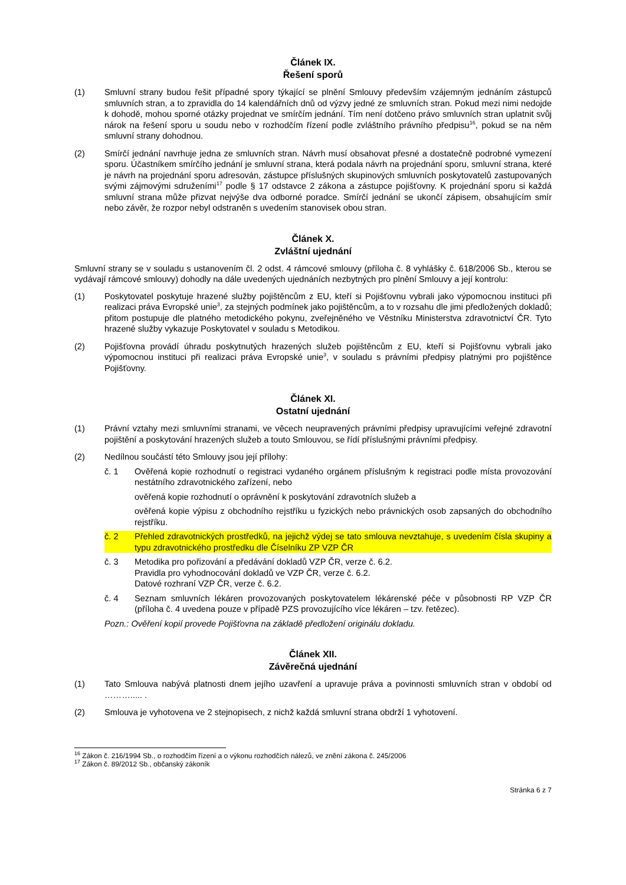Článek IX.
Řešení sporů
(1) Smluvní strany budou řešit případné spory týkající se plnění Smlouvy především vzájemným jednáním zástupců smluvních stran, a to zpravidla do 14 kalendářních dnů od výzvy jedné ze smluvních stran. Pokud mezi nimi nedojde k dohodě, mohou sporné otázky projednat ve smírčím jednání. Tím není dotčeno právo smluvních stran uplatnit svůj nárok na řešení sporu u soudu nebo v rozhodčím řízení podle zvláštního právního předpisu<sup>16</sup>, pokud se na něm smluvní strany dohodnou.
(2) Smírčí jednání navrhuje jedna ze smluvních stran. Návrh musí obsahovat přesné a dostatečně podrobné vymezení sporu. Účastníkem smírčího jednání je smluvní strana, která podala návrh na projednání sporu, smluvní strana, které je návrh na projednání sporu adresován, zástupce příslušných skupinových smluvních poskytovatelů zastupovaných svými zájmovými sdruženími<sup>17</sup> podle § 17 odstavce 2 zákona a zástupce pojišťovny. K projednání sporu si každá smluvní strana může přizvat nejvýše dva odborné poradce. Smírčí jednání se ukončí zápisem, obsahujícím smír nebo závěr, že rozpor nebyl odstraněn s uvedením stanovisek obou stran.
Článek X.
Zvláštní ujednání
Smluvní strany se v souladu s ustanovením čl. 2 odst. 4 rámcové smlouvy (příloha č. 8 vyhlášky č. 618/2006 Sb., kterou se vydávají rámcové smlouvy) dohodly na dále uvedených ujednáních nezbytných pro plnění Smlouvy a její kontrolu:
(1) Poskytovatel poskytuje hrazené služby pojištěncům z EU, kteří si Pojišťovnu vybrali jako výpomocnou instituci při realizaci práva Evropské unie<sup>3</sup>, za stejných podmínek jako pojištěncům, a to v rozsahu dle jimi předložených dokladů; přitom postupuje dle platného metodického pokynu, zveřejněného ve Věstníku Ministerstva zdravotnictví ČR. Tyto hrazené služby vykazuje Poskytovatel v souladu s Metodikou.
(2) Pojišťovna provádí úhradu poskytnutých hrazených služeb pojištěncům z EU, kteří si Pojišťovnu vybrali jako výpomocnou instituci při realizaci práva Evropské unie<sup>3</sup>, v souladu s právními předpisy platnými pro pojištěnce Pojišťovny.
Článek XI.
Ostatní ujednání
(1) Právní vztahy mezi smluvními stranami, ve věcech neupravených právními předpisy upravujícími veřejné zdravotní pojištění a poskytování hrazených služeb a touto Smlouvou, se řídí příslušnými právními předpisy.
(2) Nedílnou součástí této Smlouvy jsou její přílohy:
č. 1 Ověřená kopie rozhodnutí o registraci vydaného orgánem příslušným k registraci podle místa provozování nestátního zdravotnického zařízení, nebo
ověřená kopie rozhodnutí o oprávnění k poskytování zdravotních služeb a
ověřená kopie výpisu z obchodního rejstříku u fyzických nebo právnických osob zapsaných do obchodního rejstříku.
č. 2 Přehled zdravotnických prostředků, na jejichž výdej se tato smlouva nevztahuje, s uvedením čísla skupiny a typu zdravotnického prostředku dle Číselníku ZP VZP ČR
č. 3 Metodika pro pořizování a předávání dokladů VZP ČR, verze č. 6.2.
Pravidla pro vyhodnocování dokladů ve VZP ČR, verze č. 6.2.
Datové rozhraní VZP ČR, verze č. 6.2.
č. 4 Seznam smluvních lékáren provozovaných poskytovatelem lékárenské péče v působnosti RP VZP ČR (příloha č. 4 uvedena pouze v případě PZS provozujícího více lékáren – tzv. řetězec).
Pozn.: Ověření kopií provede Pojišťovna na základě předložení originálu dokladu.
Článek XII.
Závěrečná ujednání
(1) Tato Smlouva nabývá platnosti dnem jejího uzavření a upravuje práva a povinnosti smluvních stran v období od ………..... .
(2) Smlouva je vyhotovena ve 2 stejnopisech, z nichž každá smluvní strana obdrží 1 vyhotovení.
<sup>16</sup> Zákon č. 216/1994 Sb., o rozhodčím řízení a o výkonu rozhodčích nálezů, ve znění zákona č. 245/2006
<sup>17</sup> Zákon č. 89/2012 Sb., občanský zákoník
Stránka 6 z 7